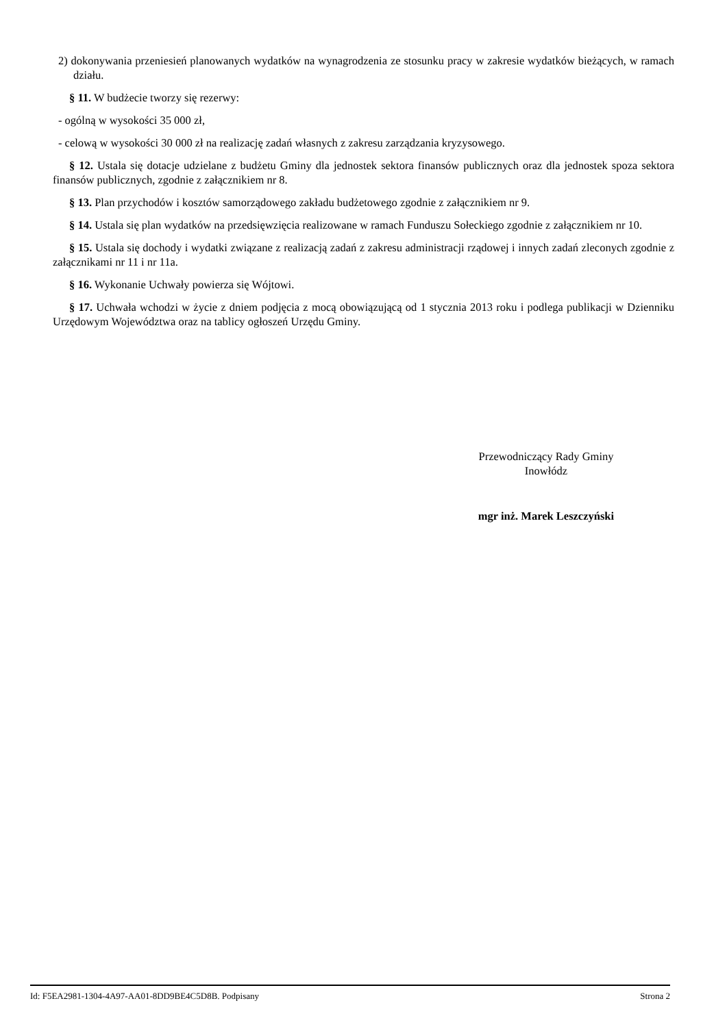2) dokonywania przeniesień planowanych wydatków na wynagrodzenia ze stosunku pracy w zakresie wydatków bieżących, w ramach działu.
§ 11. W budżecie tworzy się rezerwy:
- ogólną w wysokości 35 000 zł,
- celową w wysokości 30 000 zł na realizację zadań własnych z zakresu zarządzania kryzysowego.
§ 12. Ustala się dotacje udzielane z budżetu Gminy dla jednostek sektora finansów publicznych oraz dla jednostek spoza sektora finansów publicznych, zgodnie z załącznikiem nr 8.
§ 13. Plan przychodów i kosztów samorządowego zakładu budżetowego zgodnie z załącznikiem nr 9.
§ 14. Ustala się plan wydatków na przedsięwzięcia realizowane w ramach Funduszu Sołeckiego zgodnie z załącznikiem nr 10.
§ 15. Ustala się dochody i wydatki związane z realizacją zadań z zakresu administracji rządowej i innych zadań zleconych zgodnie z załącznikami nr 11 i nr 11a.
§ 16. Wykonanie Uchwały powierza się Wójtowi.
§ 17. Uchwała wchodzi w życie z dniem podjęcia z mocą obowiązującą od 1 stycznia 2013 roku i podlega publikacji w Dzienniku Urzędowym Województwa oraz na tablicy ogłoszeń Urzędu Gminy.
Przewodniczący Rady Gminy
Inowłódz
mgr inż. Marek Leszczyński
Id: F5EA2981-1304-4A97-AA01-8DD9BE4C5D8B. Podpisany Strona 2